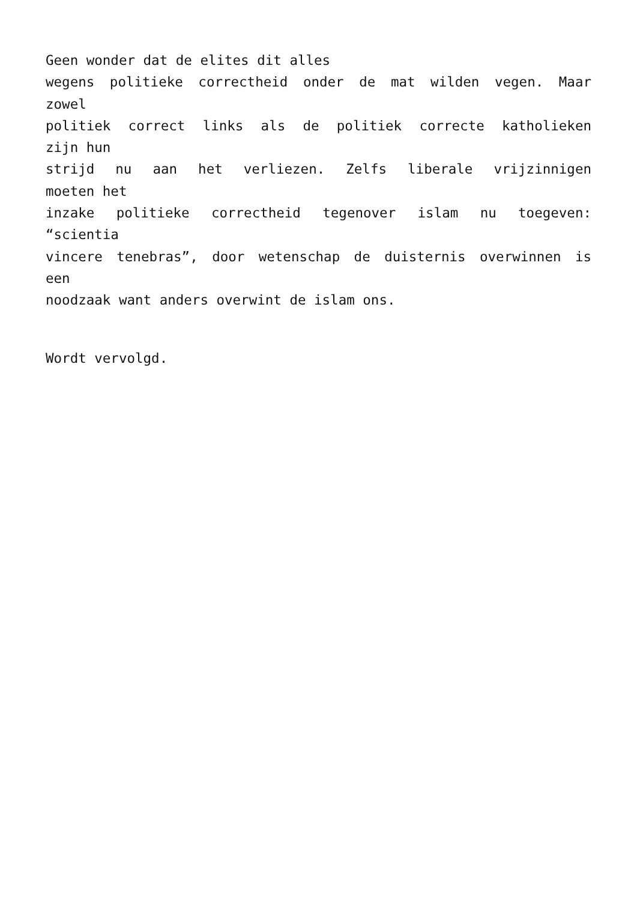Geen wonder dat de elites dit alles
wegens politieke correctheid onder de mat wilden vegen. Maar
zowel
politiek correct links als de politiek correcte katholieken
zijn hun
strijd nu aan het verliezen. Zelfs liberale vrijzinnigen
moeten het
inzake politieke correctheid tegenover islam nu toegeven:
“scientia
vincere tenebras”, door wetenschap de duisternis overwinnen is
een
noodzaak want anders overwint de islam ons.
Wordt vervolgd.